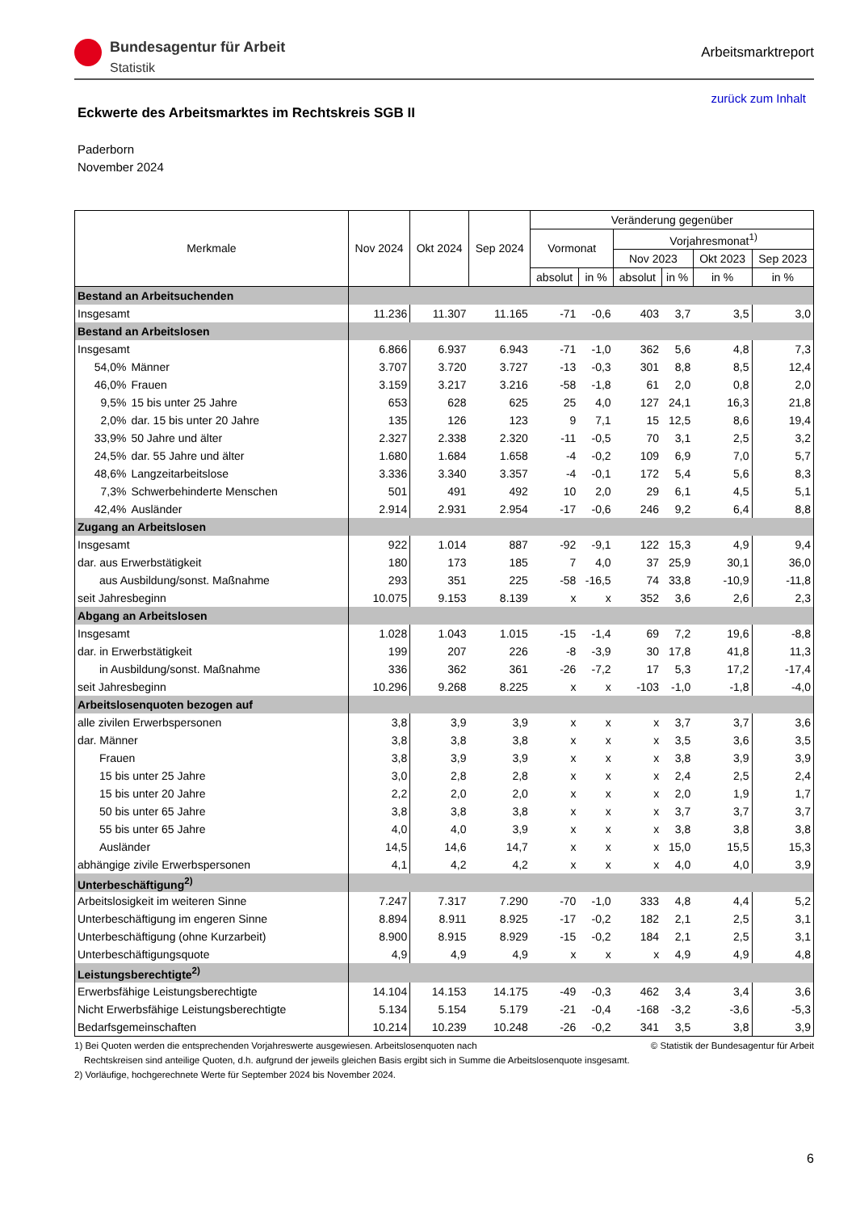Bundesagentur für Arbeit
Statistik
Arbeitsmarktreport
zurück zum Inhalt
Eckwerte des Arbeitsmarktes im Rechtskreis SGB II
Paderborn
November 2024
| Merkmale | | Nov 2024 | Okt 2024 | Sep 2024 | Veränderung gegenüber | | | | | |
| --- | --- | --- | --- | --- | --- | --- | --- | --- | --- | --- |
| | | | | | Vormonat | | Vorjahresmonat<sup>1)</sup> | | | |
| | | | | | | | Nov 2023 | | Okt 2023 | Sep 2023 |
| | | | | | absolut | in % | absolut | in % | in % | in % |
| Bestand an Arbeitsuchenden | | | | | | | | | | |
| Insgesamt | | 11.236 | 11.307 | 11.165 | -71 | -0,6 | 403 | 3,7 | 3,5 | 3,0 |
| Bestand an Arbeitslosen | | | | | | | | | | |
| Insgesamt | | 6.866 | 6.937 | 6.943 | -71 | -1,0 | 362 | 5,6 | 4,8 | 7,3 |
| 54,0% | Männer | 3.707 | 3.720 | 3.727 | -13 | -0,3 | 301 | 8,8 | 8,5 | 12,4 |
| 46,0% | Frauen | 3.159 | 3.217 | 3.216 | -58 | -1,8 | 61 | 2,0 | 0,8 | 2,0 |
| 9,5% | 15 bis unter 25 Jahre | 653 | 628 | 625 | 25 | 4,0 | 127 | 24,1 | 16,3 | 21,8 |
| 2,0% | dar. 15 bis unter 20 Jahre | 135 | 126 | 123 | 9 | 7,1 | 15 | 12,5 | 8,6 | 19,4 |
| 33,9% | 50 Jahre und älter | 2.327 | 2.338 | 2.320 | -11 | -0,5 | 70 | 3,1 | 2,5 | 3,2 |
| 24,5% | dar. 55 Jahre und älter | 1.680 | 1.684 | 1.658 | -4 | -0,2 | 109 | 6,9 | 7,0 | 5,7 |
| 48,6% | Langzeitarbeitslose | 3.336 | 3.340 | 3.357 | -4 | -0,1 | 172 | 5,4 | 5,6 | 8,3 |
| 7,3% | Schwerbehinderte Menschen | 501 | 491 | 492 | 10 | 2,0 | 29 | 6,1 | 4,5 | 5,1 |
| 42,4% | Ausländer | 2.914 | 2.931 | 2.954 | -17 | -0,6 | 246 | 9,2 | 6,4 | 8,8 |
| Zugang an Arbeitslosen | | | | | | | | | | |
| Insgesamt | | 922 | 1.014 | 887 | -92 | -9,1 | 122 | 15,3 | 4,9 | 9,4 |
| dar. aus Erwerbstätigkeit | | 180 | 173 | 185 | 7 | 4,0 | 37 | 25,9 | 30,1 | 36,0 |
| aus Ausbildung/sonst. Maßnahme | | 293 | 351 | 225 | -58 | -16,5 | 74 | 33,8 | -10,9 | -11,8 |
| seit Jahresbeginn | | 10.075 | 9.153 | 8.139 | x | x | 352 | 3,6 | 2,6 | 2,3 |
| Abgang an Arbeitslosen | | | | | | | | | | |
| Insgesamt | | 1.028 | 1.043 | 1.015 | -15 | -1,4 | 69 | 7,2 | 19,6 | -8,8 |
| dar. in Erwerbstätigkeit | | 199 | 207 | 226 | -8 | -3,9 | 30 | 17,8 | 41,8 | 11,3 |
| in Ausbildung/sonst. Maßnahme | | 336 | 362 | 361 | -26 | -7,2 | 17 | 5,3 | 17,2 | -17,4 |
| seit Jahresbeginn | | 10.296 | 9.268 | 8.225 | x | x | -103 | -1,0 | -1,8 | -4,0 |
| Arbeitslosenquoten bezogen auf | | | | | | | | | | |
| alle zivilen Erwerbspersonen | | 3,8 | 3,9 | 3,9 | x | x | x | 3,7 | 3,7 | 3,6 |
| dar. Männer | | 3,8 | 3,8 | 3,8 | x | x | x | 3,5 | 3,6 | 3,5 |
| Frauen | | 3,8 | 3,9 | 3,9 | x | x | x | 3,8 | 3,9 | 3,9 |
| 15 bis unter 25 Jahre | | 3,0 | 2,8 | 2,8 | x | x | x | 2,4 | 2,5 | 2,4 |
| 15 bis unter 20 Jahre | | 2,2 | 2,0 | 2,0 | x | x | x | 2,0 | 1,9 | 1,7 |
| 50 bis unter 65 Jahre | | 3,8 | 3,8 | 3,8 | x | x | x | 3,7 | 3,7 | 3,7 |
| 55 bis unter 65 Jahre | | 4,0 | 4,0 | 3,9 | x | x | x | 3,8 | 3,8 | 3,8 |
| Ausländer | | 14,5 | 14,6 | 14,7 | x | x | x | 15,0 | 15,5 | 15,3 |
| abhängige zivile Erwerbspersonen | | 4,1 | 4,2 | 4,2 | x | x | x | 4,0 | 4,0 | 3,9 |
| Unterbeschäftigung<sup>2)</sup> | | | | | | | | | | |
| Arbeitslosigkeit im weiteren Sinne | | 7.247 | 7.317 | 7.290 | -70 | -1,0 | 333 | 4,8 | 4,4 | 5,2 |
| Unterbeschäftigung im engeren Sinne | | 8.894 | 8.911 | 8.925 | -17 | -0,2 | 182 | 2,1 | 2,5 | 3,1 |
| Unterbeschäftigung (ohne Kurzarbeit) | | 8.900 | 8.915 | 8.929 | -15 | -0,2 | 184 | 2,1 | 2,5 | 3,1 |
| Unterbeschäftigungsquote | | 4,9 | 4,9 | 4,9 | x | x | x | 4,9 | 4,9 | 4,8 |
| Leistungsberechtigte<sup>2)</sup> | | | | | | | | | | |
| Erwerbsfähige Leistungsberechtigte | | 14.104 | 14.153 | 14.175 | -49 | -0,3 | 462 | 3,4 | 3,4 | 3,6 |
| Nicht Erwerbsfähige Leistungsberechtigte | | 5.134 | 5.154 | 5.179 | -21 | -0,4 | -168 | -3,2 | -3,6 | -5,3 |
| Bedarfsgemeinschaften | | 10.214 | 10.239 | 10.248 | -26 | -0,2 | 341 | 3,5 | 3,8 | 3,9 |
1) Bei Quoten werden die entsprechenden Vorjahreswerte ausgewiesen. Arbeitslosenquoten nach © Statistik der Bundesagentur für Arbeit
Rechtskreisen sind anteilige Quoten, d.h. aufgrund der jeweils gleichen Basis ergibt sich in Summe die Arbeitslosenquote insgesamt.
2) Vorläufige, hochgerechnete Werte für September 2024 bis November 2024.
6